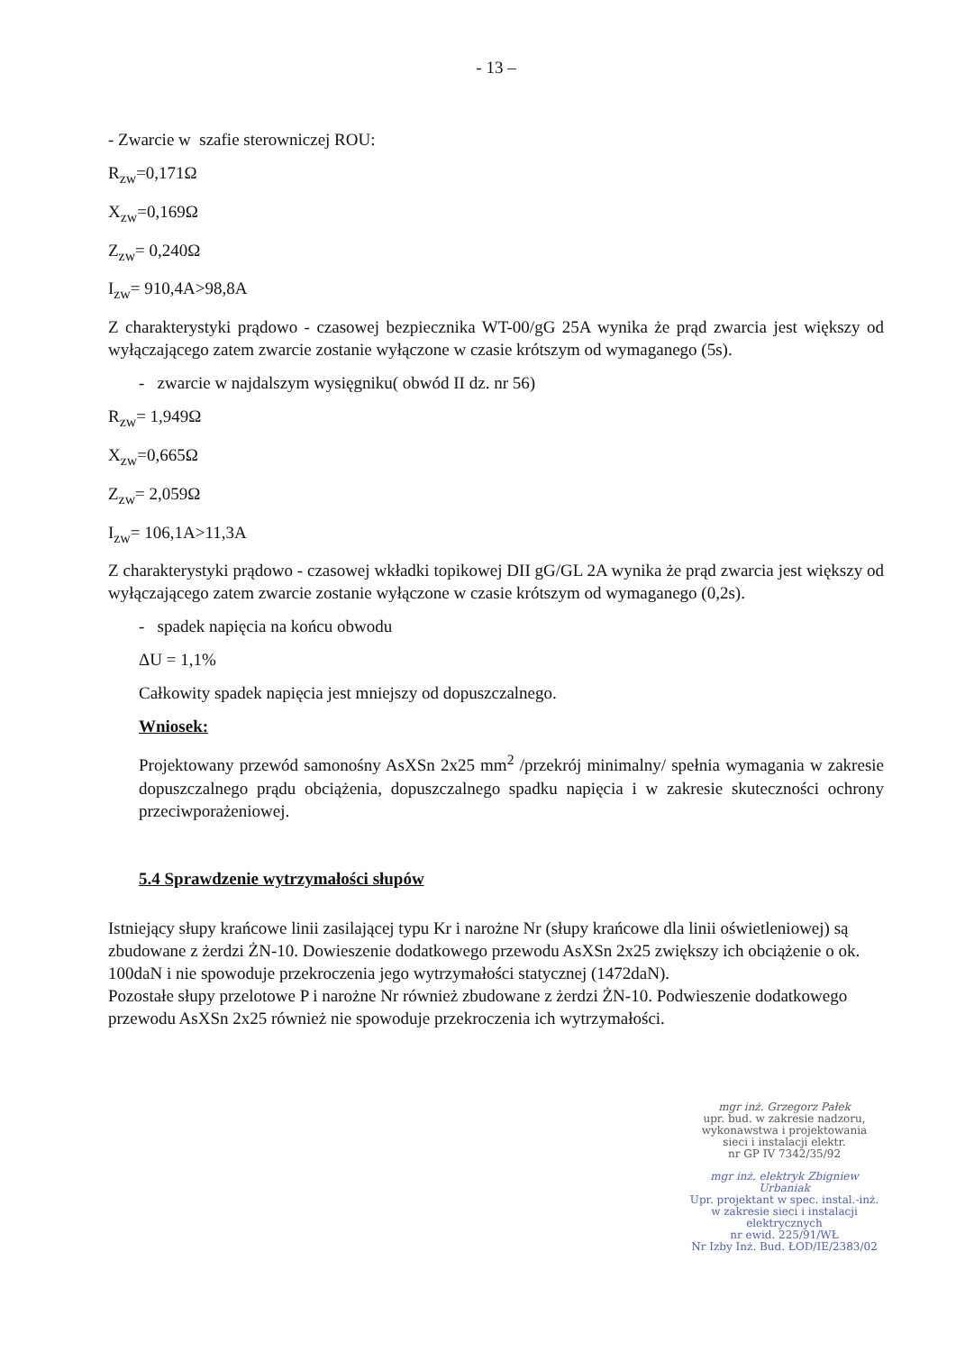- 13 –
- Zwarcie w szafie sterowniczej ROU:
R<sub>zw</sub>=0,171Ω
X<sub>zw</sub>=0,169Ω
Z<sub>zw</sub>= 0,240Ω
I<sub>zw</sub>= 910,4A>98,8A
Z charakterystyki prądowo - czasowej bezpiecznika WT-00/gG 25A wynika że prąd zwarcia jest większy od wyłączającego zatem zwarcie zostanie wyłączone w czasie krótszym od wymaganego (5s).
- zwarcie w najdalszym wysięgniku( obwód II dz. nr 56)
R<sub>zw</sub>= 1,949Ω
X<sub>zw</sub>=0,665Ω
Z<sub>zw</sub>= 2,059Ω
I<sub>zw</sub>= 106,1A>11,3A
Z charakterystyki prądowo - czasowej wkładki topikowej DII gG/GL 2A wynika że prąd zwarcia jest większy od wyłączającego zatem zwarcie zostanie wyłączone w czasie krótszym od wymaganego (0,2s).
- spadek napięcia na końcu obwodu
ΔU = 1,1%
Całkowity spadek napięcia jest mniejszy od dopuszczalnego.
Wniosek:
Projektowany przewód samonośny AsXSn 2x25 mm<sup>2</sup> /przekrój minimalny/ spełnia wymagania w zakresie dopuszczalnego prądu obciążenia, dopuszczalnego spadku napięcia i w zakresie skuteczności ochrony przeciwporażeniowej.
5.4 Sprawdzenie wytrzymałości słupów
Istniejący słupy krańcowe linii zasilającej typu Kr i narożne Nr (słupy krańcowe dla linii oświetleniowej) są zbudowane z żerdzi ŻN-10. Dowieszenie dodatkowego przewodu AsXSn 2x25 zwiększy ich obciążenie o ok. 100daN i nie spowoduje przekroczenia jego wytrzymałości statycznej (1472daN).
Pozostałe słupy przelotowe P i narożne Nr również zbudowane z żerdzi ŻN-10. Podwieszenie dodatkowego przewodu AsXSn 2x25 również nie spowoduje przekroczenia ich wytrzymałości.
mgr inż. Grzegorz Pałek
upr. bud. w zakresie nadzoru,
wykonawstwa i projektowania
sieci i instalacji elektr.
nr GP IV 7342/35/92
mgr inż. elektryk Zbigniew Urbaniak
Upr. projektant w spec. instal.-inż.
w zakresie sieci i instalacji
elektrycznych
nr ewid. 225/91/WŁ
Nr Izby Inż. Bud. ŁOD/IE/2383/02